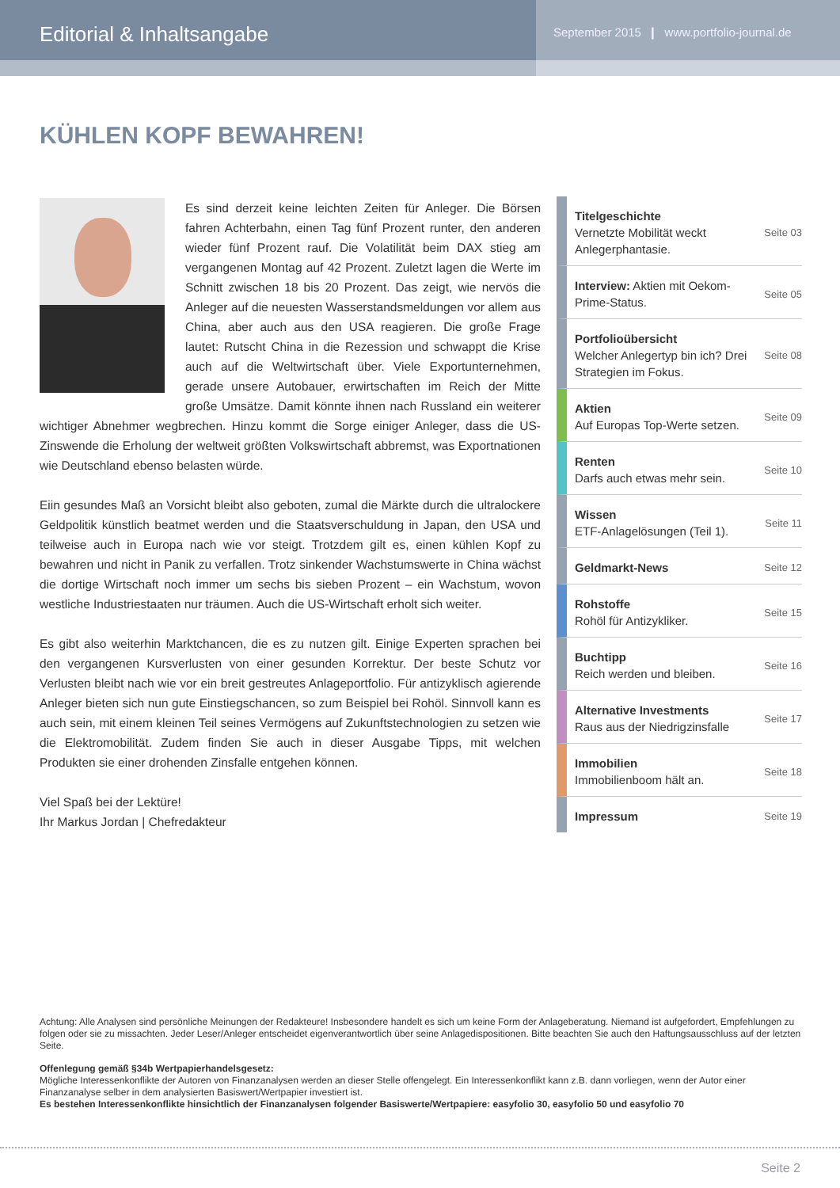Editorial & Inhaltsangabe
September 2015 ❙ www.portfolio-journal.de
KÜHLEN KOPF BEWAHREN!
Es sind derzeit keine leichten Zeiten für Anleger. Die Börsen fahren Achterbahn, einen Tag fünf Prozent runter, den anderen wieder fünf Prozent rauf. Die Volatilität beim DAX stieg am vergangenen Montag auf 42 Prozent. Zuletzt lagen die Werte im Schnitt zwischen 18 bis 20 Prozent. Das zeigt, wie nervös die Anleger auf die neuesten Wasserstandsmeldungen vor allem aus China, aber auch aus den USA reagieren. Die große Frage lautet: Rutscht China in die Rezession und schwappt die Krise auch auf die Weltwirtschaft über. Viele Exportunternehmen, gerade unsere Autobauer, erwirtschaften im Reich der Mitte große Umsätze. Damit könnte ihnen nach Russland ein weiterer wichtiger Abnehmer wegbrechen. Hinzu kommt die Sorge einiger Anleger, dass die US-Zinswende die Erholung der weltweit größten Volkswirtschaft abbremst, was Exportnationen wie Deutschland ebenso belasten würde.
Eiin gesundes Maß an Vorsicht bleibt also geboten, zumal die Märkte durch die ultralockere Geldpolitik künstlich beatmet werden und die Staatsverschuldung in Japan, den USA und teilweise auch in Europa nach wie vor steigt. Trotzdem gilt es, einen kühlen Kopf zu bewahren und nicht in Panik zu verfallen. Trotz sinkender Wachstumswerte in China wächst die dortige Wirtschaft noch immer um sechs bis sieben Prozent – ein Wachstum, wovon westliche Industriestaaten nur träumen. Auch die US-Wirtschaft erholt sich weiter.
Es gibt also weiterhin Marktchancen, die es zu nutzen gilt. Einige Experten sprachen bei den vergangenen Kursverlusten von einer gesunden Korrektur. Der beste Schutz vor Verlusten bleibt nach wie vor ein breit gestreutes Anlageportfolio. Für antizyklisch agierende Anleger bieten sich nun gute Einstiegschancen, so zum Beispiel bei Rohöl. Sinnvoll kann es auch sein, mit einem kleinen Teil seines Vermögens auf Zukunftstechnologien zu setzen wie die Elektromobilität. Zudem finden Sie auch in dieser Ausgabe Tipps, mit welchen Produkten sie einer drohenden Zinsfalle entgehen können.
Viel Spaß bei der Lektüre!
Ihr Markus Jordan | Chefredakteur
Titelgeschichte
Vernetzte Mobilität weckt Anlegerphantasie.
Seite 03
Interview: Aktien mit Oekom-Prime-Status.
Seite 05
Portfolioübersicht
Welcher Anlegertyp bin ich? Drei Strategien im Fokus.
Seite 08
Aktien
Auf Europas Top-Werte setzen.
Seite 09
Renten
Darfs auch etwas mehr sein.
Seite 10
Wissen
ETF-Anlagelösungen (Teil 1).
Seite 11
Geldmarkt-News
Seite 12
Rohstoffe
Rohöl für Antizykliker.
Seite 15
Buchtipp
Reich werden und bleiben.
Seite 16
Alternative Investments
Raus aus der Niedrigzinsfalle
Seite 17
Immobilien
Immobilienboom hält an.
Seite 18
Impressum
Seite 19
Achtung: Alle Analysen sind persönliche Meinungen der Redakteure! Insbesondere handelt es sich um keine Form der Anlageberatung. Niemand ist aufgefordert, Empfehlungen zu folgen oder sie zu missachten. Jeder Leser/Anleger entscheidet eigenverantwortlich über seine Anlagedispositionen. Bitte beachten Sie auch den Haftungsausschluss auf der letzten Seite.
Offenlegung gemäß §34b Wertpapierhandelsgesetz:
Mögliche Interessenkonflikte der Autoren von Finanzanalysen werden an dieser Stelle offengelegt. Ein Interessenkonflikt kann z.B. dann vorliegen, wenn der Autor einer Finanzanalyse selber in dem analysierten Basiswert/Wertpapier investiert ist.
Es bestehen Interessenkonflikte hinsichtlich der Finanzanalysen folgender Basiswerte/Wertpapiere: easyfolio 30, easyfolio 50 und easyfolio 70
Seite 2